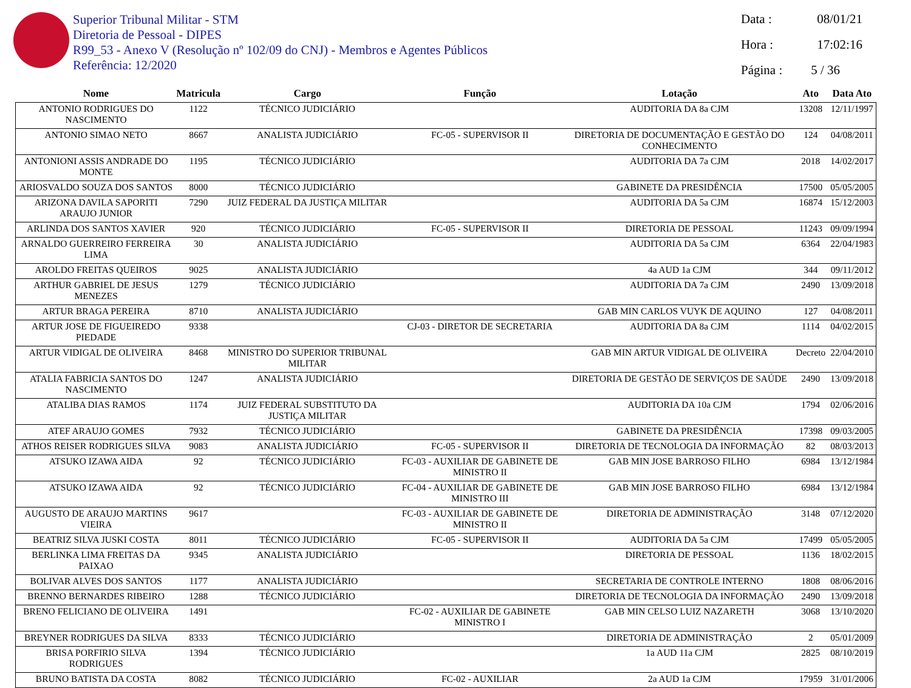Superior Tribunal Militar - STM
Diretoria de Pessoal - DIPES
R99_53 - Anexo V (Resolução nº 102/09 do CNJ) - Membros e Agentes Públicos
Referência: 12/2020
Data : 08/01/21
Hora : 17:02:16
Página : 5 / 36
| Nome | Matricula | Cargo | Função | Lotação | Ato | Data Ato |
| --- | --- | --- | --- | --- | --- | --- |
| ANTONIO RODRIGUES DO NASCIMENTO | 1122 | TÉCNICO JUDICIÁRIO | | AUDITORIA DA 8a CJM | 13208 | 12/11/1997 |
| ANTONIO SIMAO NETO | 8667 | ANALISTA JUDICIÁRIO | FC-05 - SUPERVISOR II | DIRETORIA DE DOCUMENTAÇÃO E GESTÃO DO CONHECIMENTO | 124 | 04/08/2011 |
| ANTONIONI ASSIS ANDRADE DO MONTE | 1195 | TÉCNICO JUDICIÁRIO | | AUDITORIA DA 7a CJM | 2018 | 14/02/2017 |
| ARIOSVALDO SOUZA DOS SANTOS | 8000 | TÉCNICO JUDICIÁRIO | | GABINETE DA PRESIDÊNCIA | 17500 | 05/05/2005 |
| ARIZONA DAVILA SAPORITI ARAUJO JUNIOR | 7290 | JUIZ FEDERAL DA JUSTIÇA MILITAR | | AUDITORIA DA 5a CJM | 16874 | 15/12/2003 |
| ARLINDA DOS SANTOS XAVIER | 920 | TÉCNICO JUDICIÁRIO | FC-05 - SUPERVISOR II | DIRETORIA DE PESSOAL | 11243 | 09/09/1994 |
| ARNALDO GUERREIRO FERREIRA LIMA | 30 | ANALISTA JUDICIÁRIO | | AUDITORIA DA 5a CJM | 6364 | 22/04/1983 |
| AROLDO FREITAS QUEIROS | 9025 | ANALISTA JUDICIÁRIO | | 4a AUD 1a CJM | 344 | 09/11/2012 |
| ARTHUR GABRIEL DE JESUS MENEZES | 1279 | TÉCNICO JUDICIÁRIO | | AUDITORIA DA 7a CJM | 2490 | 13/09/2018 |
| ARTUR BRAGA PEREIRA | 8710 | ANALISTA JUDICIÁRIO | | GAB MIN CARLOS VUYK DE AQUINO | 127 | 04/08/2011 |
| ARTUR JOSE DE FIGUEIREDO PIEDADE | 9338 | | CJ-03 - DIRETOR DE SECRETARIA | AUDITORIA DA 8a CJM | 1114 | 04/02/2015 |
| ARTUR VIDIGAL DE OLIVEIRA | 8468 | MINISTRO DO SUPERIOR TRIBUNAL MILITAR | | GAB MIN ARTUR VIDIGAL DE OLIVEIRA | Decreto | 22/04/2010 |
| ATALIA FABRICIA SANTOS DO NASCIMENTO | 1247 | ANALISTA JUDICIÁRIO | | DIRETORIA DE GESTÃO DE SERVIÇOS DE SAÚDE | 2490 | 13/09/2018 |
| ATALIBA DIAS RAMOS | 1174 | JUIZ FEDERAL SUBSTITUTO DA JUSTIÇA MILITAR | | AUDITORIA DA 10a CJM | 1794 | 02/06/2016 |
| ATEF ARAUJO GOMES | 7932 | TÉCNICO JUDICIÁRIO | | GABINETE DA PRESIDÊNCIA | 17398 | 09/03/2005 |
| ATHOS REISER RODRIGUES SILVA | 9083 | ANALISTA JUDICIÁRIO | FC-05 - SUPERVISOR II | DIRETORIA DE TECNOLOGIA DA INFORMAÇÃO | 82 | 08/03/2013 |
| ATSUKO IZAWA AIDA | 92 | TÉCNICO JUDICIÁRIO | FC-03 - AUXILIAR DE GABINETE DE MINISTRO II | GAB MIN JOSE BARROSO FILHO | 6984 | 13/12/1984 |
| ATSUKO IZAWA AIDA | 92 | TÉCNICO JUDICIÁRIO | FC-04 - AUXILIAR DE GABINETE DE MINISTRO III | GAB MIN JOSE BARROSO FILHO | 6984 | 13/12/1984 |
| AUGUSTO DE ARAUJO MARTINS VIEIRA | 9617 | | FC-03 - AUXILIAR DE GABINETE DE MINISTRO II | DIRETORIA DE ADMINISTRAÇÃO | 3148 | 07/12/2020 |
| BEATRIZ SILVA JUSKI COSTA | 8011 | TÉCNICO JUDICIÁRIO | FC-05 - SUPERVISOR II | AUDITORIA DA 5a CJM | 17499 | 05/05/2005 |
| BERLINKA LIMA FREITAS DA PAIXAO | 9345 | ANALISTA JUDICIÁRIO | | DIRETORIA DE PESSOAL | 1136 | 18/02/2015 |
| BOLIVAR ALVES DOS SANTOS | 1177 | ANALISTA JUDICIÁRIO | | SECRETARIA DE CONTROLE INTERNO | 1808 | 08/06/2016 |
| BRENNO BERNARDES RIBEIRO | 1288 | TÉCNICO JUDICIÁRIO | | DIRETORIA DE TECNOLOGIA DA INFORMAÇÃO | 2490 | 13/09/2018 |
| BRENO FELICIANO DE OLIVEIRA | 1491 | | FC-02 - AUXILIAR DE GABINETE MINISTRO I | GAB MIN CELSO LUIZ NAZARETH | 3068 | 13/10/2020 |
| BREYNER RODRIGUES DA SILVA | 8333 | TÉCNICO JUDICIÁRIO | | DIRETORIA DE ADMINISTRAÇÃO | 2 | 05/01/2009 |
| BRISA PORFIRIO SILVA RODRIGUES | 1394 | TÉCNICO JUDICIÁRIO | | 1a AUD 11a CJM | 2825 | 08/10/2019 |
| BRUNO BATISTA DA COSTA | 8082 | TÉCNICO JUDICIÁRIO | FC-02 - AUXILIAR | 2a AUD 1a CJM | 17959 | 31/01/2006 |